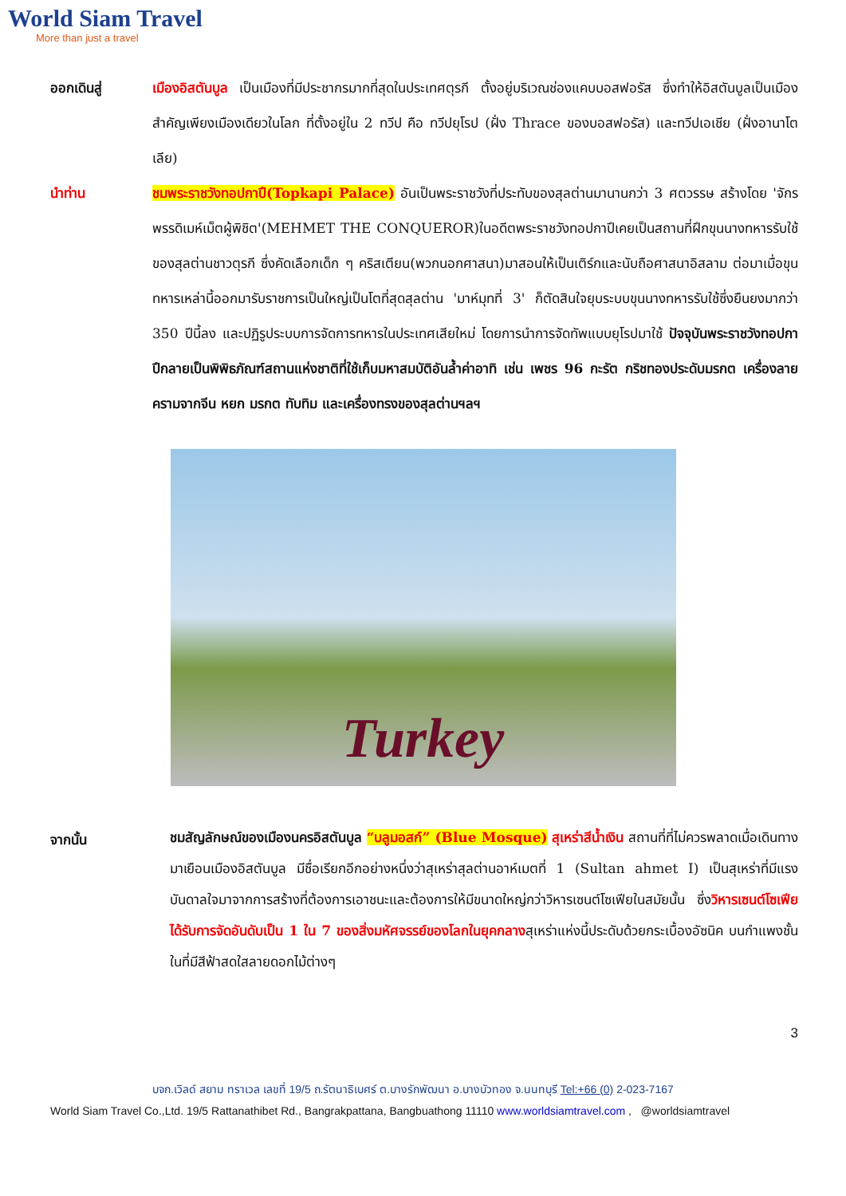World Siam Travel
More than just a travel
ออกเดินสู่ เมืองอิสตันบูล เป็นเมืองที่มีประชากรมากที่สุดในประเทศตุรกี ตั้งอยู่บริเวณช่องแคบบอสฟอรัส ซึ่งทำให้อิสตันบูลเป็นเมืองสำคัญเพียงเมืองเดียวในโลก ที่ตั้งอยู่ใน 2 ทวีป คือ ทวีปยุโรป (ฝั่ง Thrace ของบอสฟอรัส) และทวีปเอเชีย (ฝั่งอานาโตเลีย)
นำท่าน ชมพระราชวังทอปกาปึ(Topkapi Palace) อันเป็นพระราชวังที่ประทับของสุลต่านมานานกว่า 3 ศตวรรษ สร้างโดย 'จักรพรรดิเมห์เม็ตผู้พิชิต'(MEHMET THE CONQUEROR)ในอดีตพระราชวังทอปกาปึเคยเป็นสถานที่ฝึกขุนนางทหารรับใช้ของสุลต่านชาวตุรกี ซึ่งคัดเลือกเด็ก ๆ คริสเตียน(พวกนอกศาสนา)มาสอนให้เป็นเติร์กและนับถือศาสนาอิสลาม ต่อมาเมื่อขุนทหารเหล่านี้ออกมารับราชการเป็นใหญ่เป็นโตที่สุดสุลต่าน 'มาห์มุทที่ 3' ก็ตัดสินใจยุบระบบขุนนางทหารรับใช้ซึ่งยืนยงมากว่า 350 ปีนี้ลง และปฏิรูประบบการจัดการทหารในประเทศเสียใหม่ โดยการนำการจัดทัพแบบยุโรปมาใช้ ปัจจุบันพระราชวังทอปกาปึกลายเป็นพิพิธภัณฑ์สถานแห่งชาติที่ใช้เก็บมหาสมบัติอันล้ำค่าอาทิ เช่น เพชร 96 กะรัต กริชทองประดับมรกต เครื่องลายครามจากจีน หยก มรกต ทับทิม และเครื่องทรงของสุลต่านฯลฯ
Turkey
จากนั้น
ชมสัญลักษณ์ของเมืองนครอิสตันบูล “บลูมอสก์” (Blue Mosque) สุเหร่าสีน้ำเงิน สถานที่ที่ไม่ควรพลาดเมื่อเดินทางมาเยือนเมืองอิสตันบูล มีชื่อเรียกอีกอย่างหนึ่งว่าสุเหร่าสุลต่านอาห์เมตที่ 1 (Sultan ahmet I) เป็นสุเหร่าที่มีแรงบันดาลใจมาจากการสร้างที่ต้องการเอาชนะและต้องการให้มีขนาดใหญ่กว่าวิหารเซนต์โซเฟียในสมัยนั้น ซึ่งวิหารเซนต์โซเฟียได้รับการจัดอันดับเป็น 1 ใน 7 ของสิ่งมหัศจรรย์ของโลกในยุคกลางสุเหร่าแห่งนี้ประดับด้วยกระเบื้องอัซนิค บนกำแพงชั้นในที่มีสีฟ้าสดใสลายดอกไม้ต่างๆ
3
บจก.เวิลด์ สยาม ทราเวล เลขที่ 19/5 ถ.รัตนาธิเบศร์ ต.บางรักพัฒนา อ.บางบัวทอง จ.นนทบุรี Tel:+66 (0) 2-023-7167
World Siam Travel Co.,Ltd. 19/5 Rattanathibet Rd., Bangrakpattana, Bangbuathong 11110 www.worldsiamtravel.com , @worldsiamtravel